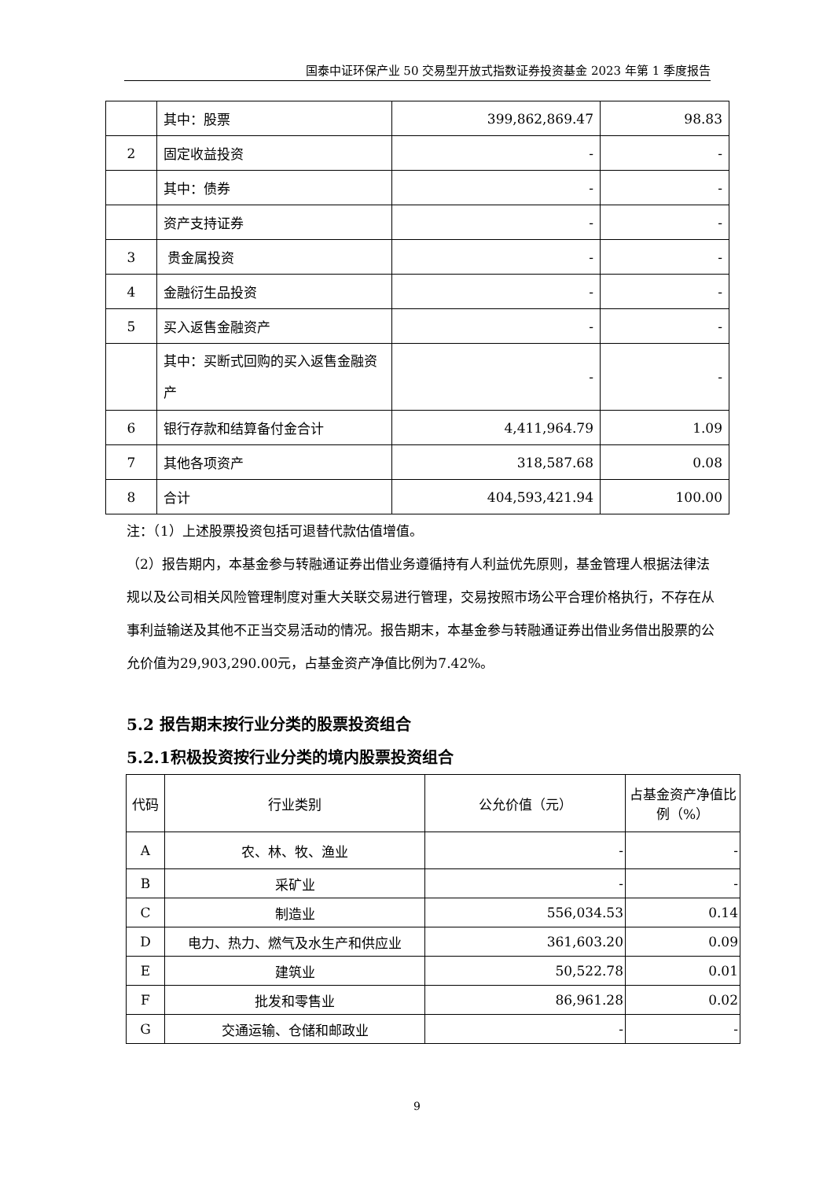国泰中证环保产业 50 交易型开放式指数证券投资基金 2023 年第 1 季度报告
| | 其中：股票 | 399,862,869.47 | 98.83 |
| 2 | 固定收益投资 | - | - |
| | 其中：债券 | - | - |
| | 资产支持证券 | - | - |
| 3 | 贵金属投资 | - | - |
| 4 | 金融衍生品投资 | - | - |
| 5 | 买入返售金融资产 | - | - |
| | 其中：买断式回购的买入返售金融资产 | - | - |
| 6 | 银行存款和结算备付金合计 | 4,411,964.79 | 1.09 |
| 7 | 其他各项资产 | 318,587.68 | 0.08 |
| 8 | 合计 | 404,593,421.94 | 100.00 |
注：（1）上述股票投资包括可退替代款估值增值。
（2）报告期内，本基金参与转融通证券出借业务遵循持有人利益优先原则，基金管理人根据法律法规以及公司相关风险管理制度对重大关联交易进行管理，交易按照市场公平合理价格执行，不存在从事利益输送及其他不正当交易活动的情况。报告期末，本基金参与转融通证券出借业务借出股票的公允价值为29,903,290.00元，占基金资产净值比例为7.42%。
5.2 报告期末按行业分类的股票投资组合
5.2.1积极投资按行业分类的境内股票投资组合
| 代码 | 行业类别 | 公允价值（元） | 占基金资产净值比例（%） |
| --- | --- | --- | --- |
| A | 农、林、牧、渔业 | - | - |
| B | 采矿业 | - | - |
| C | 制造业 | 556,034.53 | 0.14 |
| D | 电力、热力、燃气及水生产和供应业 | 361,603.20 | 0.09 |
| E | 建筑业 | 50,522.78 | 0.01 |
| F | 批发和零售业 | 86,961.28 | 0.02 |
| G | 交通运输、仓储和邮政业 | - | - |
9